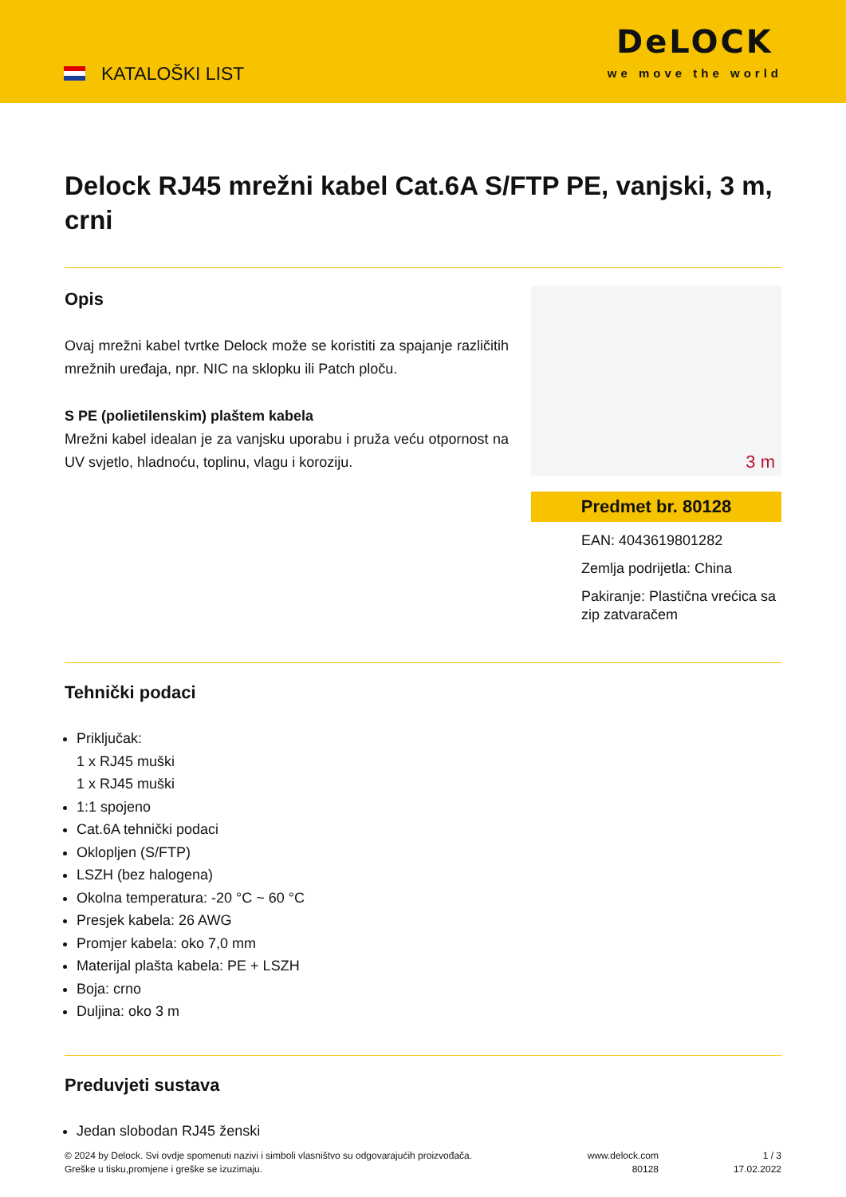KATALOŠKI LIST
DeLOCK
we move the world
Delock RJ45 mrežni kabel Cat.6A S/FTP PE, vanjski, 3 m, crni
Opis
Ovaj mrežni kabel tvrtke Delock može se koristiti za spajanje različitih mrežnih uređaja, npr. NIC na sklopku ili Patch ploču.
S PE (polietilenskim) plaštem kabela
Mrežni kabel idealan je za vanjsku uporabu i pruža veću otpornost na UV svjetlo, hladnoću, toplinu, vlagu i koroziju.
3 m
Predmet br. 80128
EAN: 4043619801282
Zemlja podrijetla: China
Pakiranje: Plastična vrećica sa zip zatvaračem
Tehnički podaci
Priključak:
1 x RJ45 muški
1 x RJ45 muški
1:1 spojeno
Cat.6A tehnički podaci
Oklopljen (S/FTP)
LSZH (bez halogena)
Okolna temperatura: -20 °C ~ 60 °C
Presjek kabela: 26 AWG
Promjer kabela: oko 7,0 mm
Materijal plašta kabela: PE + LSZH
Boja: crno
Duljina: oko 3 m
Preduvjeti sustava
Jedan slobodan RJ45 ženski
© 2024 by Delock. Svi ovdje spomenuti nazivi i simboli vlasništvo su odgovarajućih proizvođača.
Greške u tisku,promjene i greške se izuzimaju.
www.delock.com
80128
1 / 3
17.02.2022